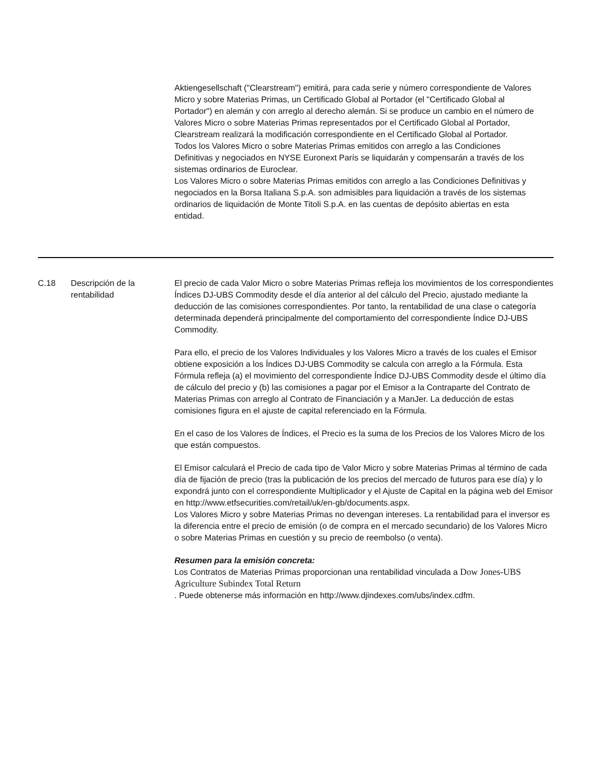Aktiengesellschaft ("Clearstream") emitirá, para cada serie y número correspondiente de Valores Micro y sobre Materias Primas, un Certificado Global al Portador (el "Certificado Global al Portador") en alemán y con arreglo al derecho alemán. Si se produce un cambio en el número de Valores Micro o sobre Materias Primas representados por el Certificado Global al Portador, Clearstream realizará la modificación correspondiente en el Certificado Global al Portador.
Todos los Valores Micro o sobre Materias Primas emitidos con arreglo a las Condiciones Definitivas y negociados en NYSE Euronext París se liquidarán y compensarán a través de los sistemas ordinarios de Euroclear.
Los Valores Micro o sobre Materias Primas emitidos con arreglo a las Condiciones Definitivas y negociados en la Borsa Italiana S.p.A. son admisibles para liquidación a través de los sistemas ordinarios de liquidación de Monte Titoli S.p.A. en las cuentas de depósito abiertas en esta entidad.
| C.18 | Descripción de la rentabilidad | El precio de cada Valor Micro o sobre Materias Primas refleja los movimientos de los correspondientes Índices DJ-UBS Commodity desde el día anterior al del cálculo del Precio, ajustado mediante la deducción de las comisiones correspondientes. Por tanto, la rentabilidad de una clase o categoría determinada dependerá principalmente del comportamiento del correspondiente Índice DJ-UBS Commodity. Para ello, el precio de los Valores Individuales y los Valores Micro a través de los cuales el Emisor obtiene exposición a los Índices DJ-UBS Commodity se calcula con arreglo a la Fórmula. Esta Fórmula refleja (a) el movimiento del correspondiente Índice DJ-UBS Commodity desde el último día de cálculo del precio y (b) las comisiones a pagar por el Emisor a la Contraparte del Contrato de Materias Primas con arreglo al Contrato de Financiación y a ManJer. La deducción de estas comisiones figura en el ajuste de capital referenciado en la Fórmula. En el caso de los Valores de Índices, el Precio es la suma de los Precios de los Valores Micro de los que están compuestos. El Emisor calculará el Precio de cada tipo de Valor Micro y sobre Materias Primas al término de cada día de fijación de precio (tras la publicación de los precios del mercado de futuros para ese día) y lo expondrá junto con el correspondiente Multiplicador y el Ajuste de Capital en la página web del Emisor en http://www.etfsecurities.com/retail/uk/en-gb/documents.aspx. Los Valores Micro y sobre Materias Primas no devengan intereses. La rentabilidad para el inversor es la diferencia entre el precio de emisión (o de compra en el mercado secundario) de los Valores Micro o sobre Materias Primas en cuestión y su precio de reembolso (o venta). Resumen para la emisión concreta: Los Contratos de Materias Primas proporcionan una rentabilidad vinculada a Dow Jones-UBS Agriculture Subindex Total Return . Puede obtenerse más información en http://www.djindexes.com/ubs/index.cdfm. |